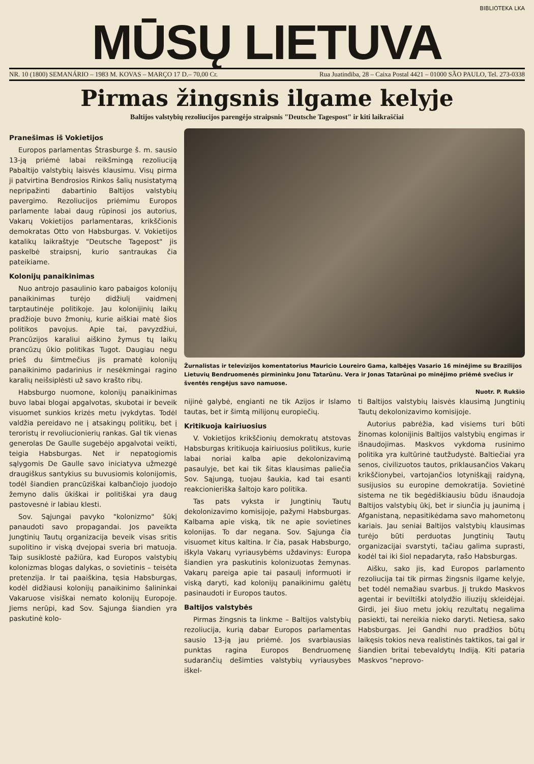BIBLIOTEKA LKA
MŪSŲ LIETUVA
NR. 10 (1800) SEMANÁRIO – 1983 M. KOVAS – MARÇO 17 D.– 70,00 Cr. Rua Juatindiba, 28 – Caixa Postal 4421 – 01000 SÃO PAULO, Tel. 273-0338
Pirmas žingsnis ilgame kelyje
Baltijos valstybių rezoliucijos parengėjo straipsnis "Deutsche Tagespost" ir kiti laikraščiai
Pranešimas iš Vokietijos
Europos parlamentas Štrasburge š. m. sausio 13-ją priėmė labai reikšmingą rezoliuciją Pabaltijo valstybių laisvės klausimu. Visų pirma ji patvirtina Bendrosios Rinkos šalių nusistatymą nepripažinti dabartinio Baltijos valstybių pavergimo. Rezoliucijos priėmimu Europos parlamente labai daug rūpinosi jos autorius, Vakarų Vokietijos parlamentaras, krikščionis demokratas Otto von Habsburgas. V. Vokietijos katalikų laikraštyje "Deutsche Tagepost" jis paskelbė straipsnį, kurio santraukas čia pateikiame.
Kolonijų panaikinimas
Nuo antrojo pasaulinio karo pabaigos kolonijų panaikinimas turėjo didžiulį vaidmenį tarptautinėje politikoje. Jau kolonijinių laikų pradžioje buvo žmonių, kurie aiškiai matė šios politikos pavojus. Apie tai, pavyzdžiui, Prancūzijos karaliui aiškino žymus tų laikų prancūzų ūkio politikas Tugot. Daugiau negu prieš du šimtmečius jis pramatė kolonijų panaikinimo padarinius ir nesėkmingai ragino karalių neišsiplėsti už savo krašto ribų.
Habsburgo nuomone, kolonijų panaikinimas buvo labai blogai apgalvotas, skubotai ir beveik visuomet sunkios krizės metu įvykdytas. Todėl valdžia pereidavo ne į atsakingų politikų, bet į teroristų ir revoliucionierių rankas. Gal tik vienas generolas De Gaulle sugebėjo apgalvotai veikti, teigia Habsburgas. Net ir nepatogiomis sąlygomis De Gaulle savo iniciatyva užmezgė draugiškus santykius su buvusiomis kolonijomis, todėl šiandien prancūziškai kalbančiojo juodojo žemyno dalis ūkiškai ir politiškai yra daug pastovesnė ir labiau klesti.
Sov. Sąjungai pavyko "kolonizmo" šūkį panaudoti savo propagandai. Jos paveikta Jungtinių Tautų organizacija beveik visas sritis supolitino ir viską dvejopai sveria bri matuoja. Taip susiklostė pažiūra, kad Europos valstybių kolonizmas blogas dalykas, o sovietinis – teisėta pretenzija. Ir tai paaiškina, tęsia Habsburgas, kodėl didžiausi kolonijų panaikinimo šalininkai Vakaruose visiškai nemato kolonijų Europoje. Jiems nerūpi, kad Sov. Sąjunga šiandien yra paskutinė kolo-
Žurnalistas ir televizijos komentatorius Mauricio Loureiro Gama, kalbėjęs Vasario 16 minėjime su Brazilijos Lietuvių Bendruomenės pirmininku Jonu Tatarūnu. Vera ir Jonas Tatarūnai po minėjimo priėmė svečius ir šventės rengėjus savo namuose.
Nuotr. P. Rukšio
nijinė galybė, engianti ne tik Azijos ir Islamo tautas, bet ir šimtą milijonų europiečių.
Kritikuoja kairiuosius
V. Vokietijos krikščionių demokratų atstovas Habsburgas kritikuoja kairiuosius politikus, kurie labai noriai kalba apie dekolonizavimą pasaulyje, bet kai tik šitas klausimas paliečia Sov. Sąjungą, tuojau šaukia, kad tai esanti reakcionieriška šaltojo karo politika.
Tas pats vyksta ir Jungtinių Tautų dekolonizavimo komisijoje, pažymi Habsburgas. Kalbama apie viską, tik ne apie sovietines kolonijas. To dar negana. Sov. Sąjunga čia visuomet kitus kaltina. Ir čia, pasak Habsburgo, iškyla Vakarų vyriausybėms uždavinys: Europa šiandien yra paskutinis kolonizuotas žemynas. Vakarų pareiga apie tai pasaulį informuoti ir viską daryti, kad kolonijų panaikinimu galėtų pasinaudoti ir Europos tautos.
Baltijos valstybės
Pirmas žingsnis ta linkme – Baltijos valstybių rezoliucija, kurią dabar Europos parlamentas sausio 13-ją jau priėmė. Jos svarbiausias punktas ragina Europos Bendruomenę sudarančių dešimties valstybių vyriausybes iškel-
ti Baltijos valstybių laisvės klausimą Jungtinių Tautų dekolonizavimo komisijoje.
Autorius pabrėžia, kad visiems turi būti žinomas kolonijinis Baltijos valstybių engimas ir išnaudojimas. Maskvos vykdoma rusinimo politika yra kultūrinė tautžudystė. Baltiečiai yra senos, civilizuotos tautos, priklausančios Vakarų krikščionybei, vartojančios lotyniškąjį raidyną, susijusios su europine demokratija. Sovietinė sistema ne tik begėdiškiausiu būdu išnaudoja Baltijos valstybių ūkį, bet ir siunčia jų jaunimą į Afganistaną, nepasitikėdama savo mahometonų kariais. Jau seniai Baltijos valstybių klausimas turėjo būti perduotas Jungtinių Tautų organizacijai svarstyti, tačiau galima suprasti, kodėl tai iki šiol nepadaryta, rašo Habsburgas.
Aišku, sako jis, kad Europos parlamento rezoliucija tai tik pirmas žingsnis ilgame kelyje, bet todėl nemažiau svarbus. Jį trukdo Maskvos agentai ir beviltiški atolydžio iliuzijų skleidėjai. Girdi, jei šiuo metu jokių rezultatų negalima pasiekti, tai nereikia nieko daryti. Netiesa, sako Habsburgas. Jei Gandhi nuo pradžios būtų laikęsis tokios neva realistinės taktikos, tai gal ir šiandien britai tebevaldytų Indiją. Kiti pataria Maskvos "neprovo-